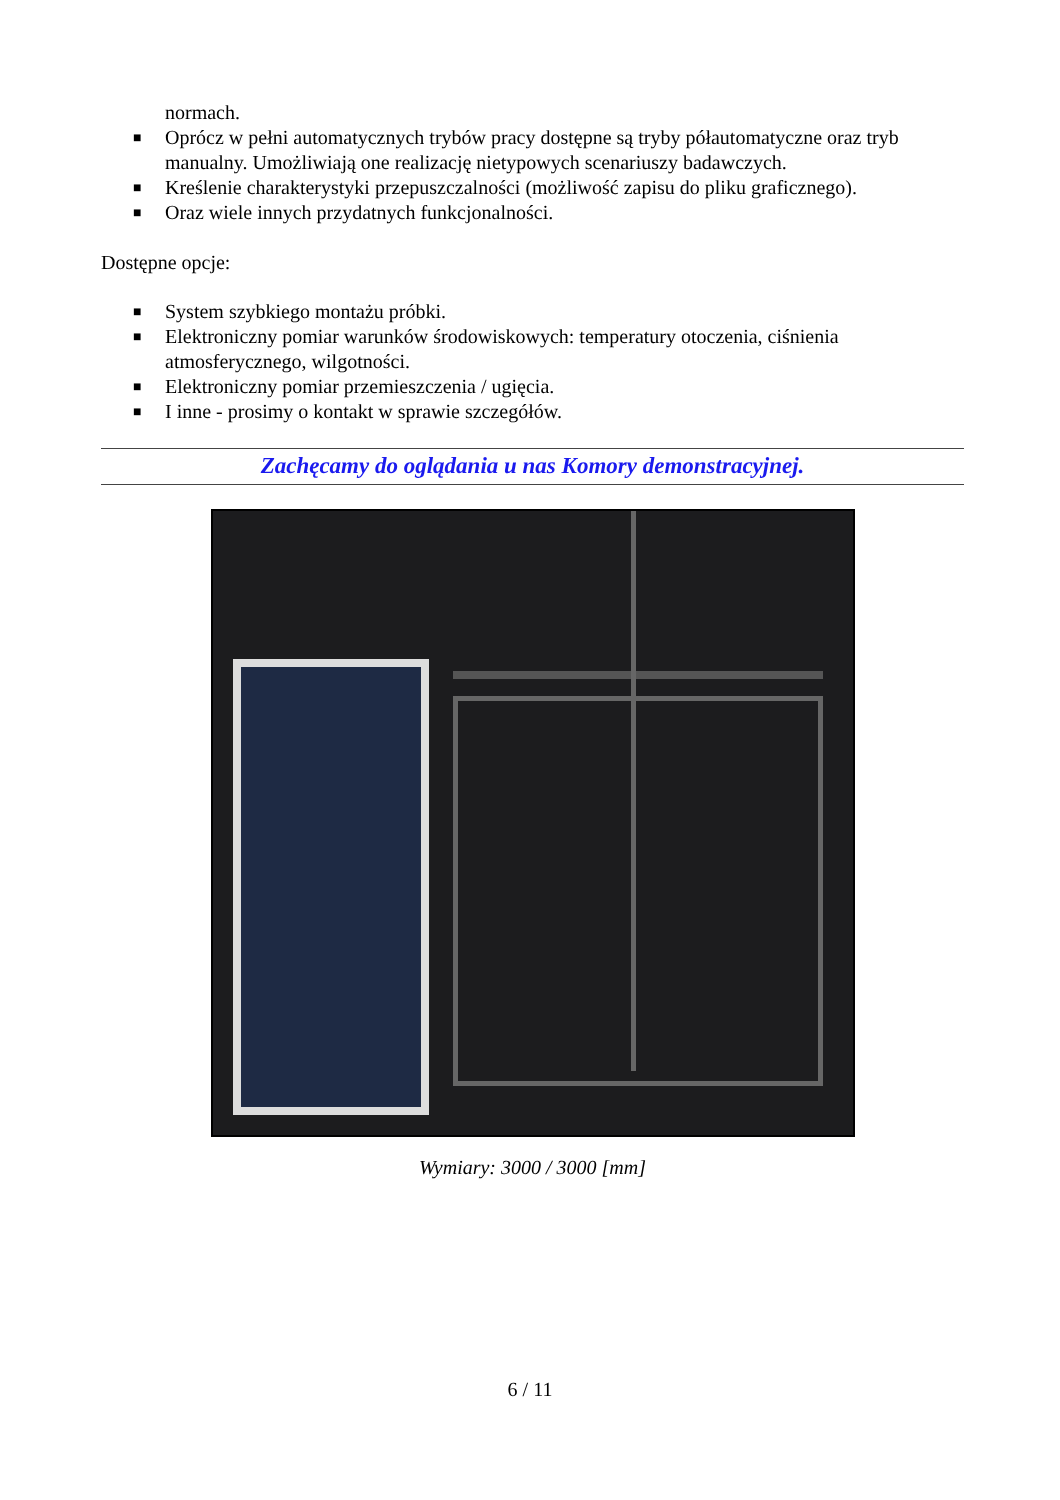normach.
■ Oprócz w pełni automatycznych trybów pracy dostępne są tryby półautomatyczne oraz tryb manualny. Umożliwiają one realizację nietypowych scenariuszy badawczych.
■ Kreślenie charakterystyki przepuszczalności (możliwość zapisu do pliku graficznego).
■ Oraz wiele innych przydatnych funkcjonalności.
Dostępne opcje:
■ System szybkiego montażu próbki.
■ Elektroniczny pomiar warunków środowiskowych: temperatury otoczenia, ciśnienia atmosferycznego, wilgotności.
■ Elektroniczny pomiar przemieszczenia / ugięcia.
■ I inne - prosimy o kontakt w sprawie szczegółów.
Zachęcamy do oglądania u nas Komory demonstracyjnej.
Wymiary: 3000 / 3000 [mm]
6 / 11